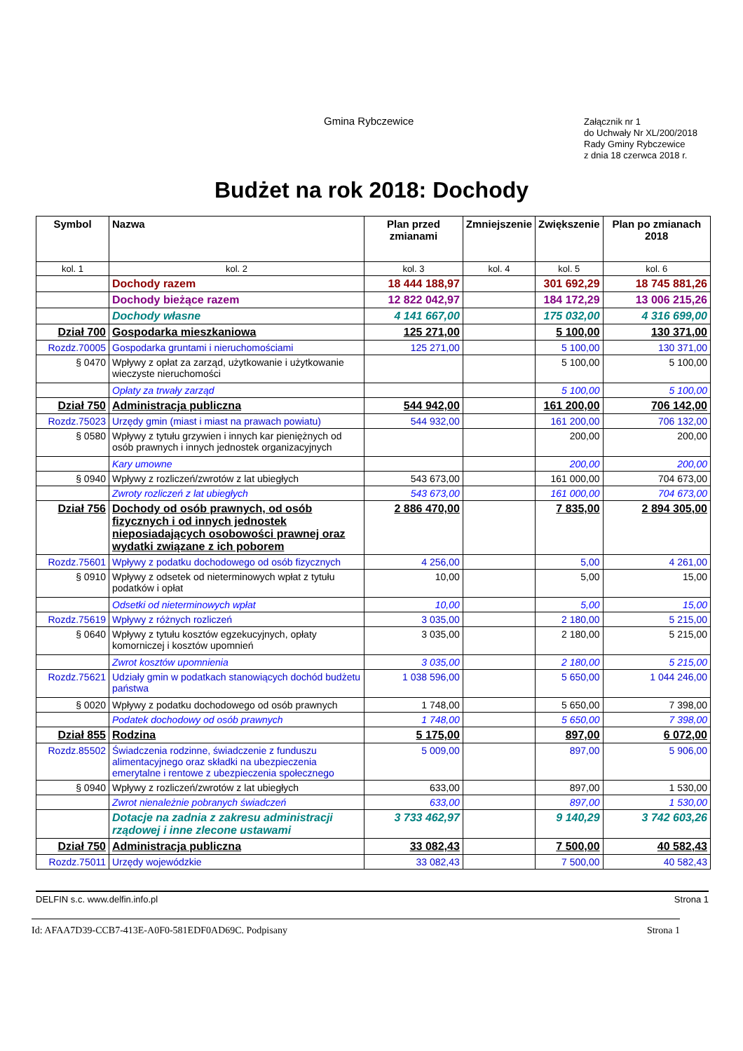Gmina Rybczewice
Załącznik nr 1
do Uchwały Nr XL/200/2018
Rady Gminy Rybczewice
z dnia 18 czerwca 2018 r.
Budżet na rok 2018: Dochody
| Symbol | Nazwa | Plan przed zmianami | Zmniejszenie | Zwiększenie | Plan po zmianach 2018 |
| --- | --- | --- | --- | --- | --- |
| kol. 1 | kol. 2 | kol. 3 | kol. 4 | kol. 5 | kol. 6 |
| | Dochody razem | 18 444 188,97 | | 301 692,29 | 18 745 881,26 |
| | Dochody bieżące razem | 12 822 042,97 | | 184 172,29 | 13 006 215,26 |
| | Dochody własne | 4 141 667,00 | | 175 032,00 | 4 316 699,00 |
| Dział 700 | Gospodarka mieszkaniowa | 125 271,00 | | 5 100,00 | 130 371,00 |
| Rozdz.70005 | Gospodarka gruntami i nieruchomościami | 125 271,00 | | 5 100,00 | 130 371,00 |
| § 0470 | Wpływy z opłat za zarząd, użytkowanie i użytkowanie wieczyste nieruchomości | | | 5 100,00 | 5 100,00 |
| | Opłaty za trwały zarząd | | | 5 100,00 | 5 100,00 |
| Dział 750 | Administracja publiczna | 544 942,00 | | 161 200,00 | 706 142,00 |
| Rozdz.75023 | Urzędy gmin (miast i miast na prawach powiatu) | 544 932,00 | | 161 200,00 | 706 132,00 |
| § 0580 | Wpływy z tytułu grzywien i innych kar pieniężnych od osób prawnych i innych jednostek organizacyjnych | | | 200,00 | 200,00 |
| | Kary umowne | | | 200,00 | 200,00 |
| § 0940 | Wpływy z rozliczeń/zwrotów z lat ubiegłych | 543 673,00 | | 161 000,00 | 704 673,00 |
| | Zwroty rozliczeń z lat ubiegłych | 543 673,00 | | 161 000,00 | 704 673,00 |
| Dział 756 | Dochody od osób prawnych, od osób fizycznych i od innych jednostek nieposiadających osobowości prawnej oraz wydatki związane z ich poborem | 2 886 470,00 | | 7 835,00 | 2 894 305,00 |
| Rozdz.75601 | Wpływy z podatku dochodowego od osób fizycznych | 4 256,00 | | 5,00 | 4 261,00 |
| § 0910 | Wpływy z odsetek od nieterminowych wpłat z tytułu podatków i opłat | 10,00 | | 5,00 | 15,00 |
| | Odsetki od nieterminowych wpłat | 10,00 | | 5,00 | 15,00 |
| Rozdz.75619 | Wpływy z różnych rozliczeń | 3 035,00 | | 2 180,00 | 5 215,00 |
| § 0640 | Wpływy z tytułu kosztów egzekucyjnych, opłaty komorniczej i kosztów upomnień | 3 035,00 | | 2 180,00 | 5 215,00 |
| | Zwrot kosztów upomnienia | 3 035,00 | | 2 180,00 | 5 215,00 |
| Rozdz.75621 | Udziały gmin w podatkach stanowiących dochód budżetu państwa | 1 038 596,00 | | 5 650,00 | 1 044 246,00 |
| § 0020 | Wpływy z podatku dochodowego od osób prawnych | 1 748,00 | | 5 650,00 | 7 398,00 |
| | Podatek dochodowy od osób prawnych | 1 748,00 | | 5 650,00 | 7 398,00 |
| Dział 855 | Rodzina | 5 175,00 | | 897,00 | 6 072,00 |
| Rozdz.85502 | Świadczenia rodzinne, świadczenie z funduszu alimentacyjnego oraz składki na ubezpieczenia emerytalne i rentowe z ubezpieczenia społecznego | 5 009,00 | | 897,00 | 5 906,00 |
| § 0940 | Wpływy z rozliczeń/zwrotów z lat ubiegłych | 633,00 | | 897,00 | 1 530,00 |
| | Zwrot nienależnie pobranych świadczeń | 633,00 | | 897,00 | 1 530,00 |
| | Dotacje na zadnia z zakresu administracji rządowej i inne zlecone ustawami | 3 733 462,97 | | 9 140,29 | 3 742 603,26 |
| Dział 750 | Administracja publiczna | 33 082,43 | | 7 500,00 | 40 582,43 |
| Rozdz.75011 | Urzędy wojewódzkie | 33 082,43 | | 7 500,00 | 40 582,43 |
DELFIN s.c. www.delfin.info.pl Strona 1
Id: AFAA7D39-CCB7-413E-A0F0-581EDF0AD69C. Podpisany Strona 1